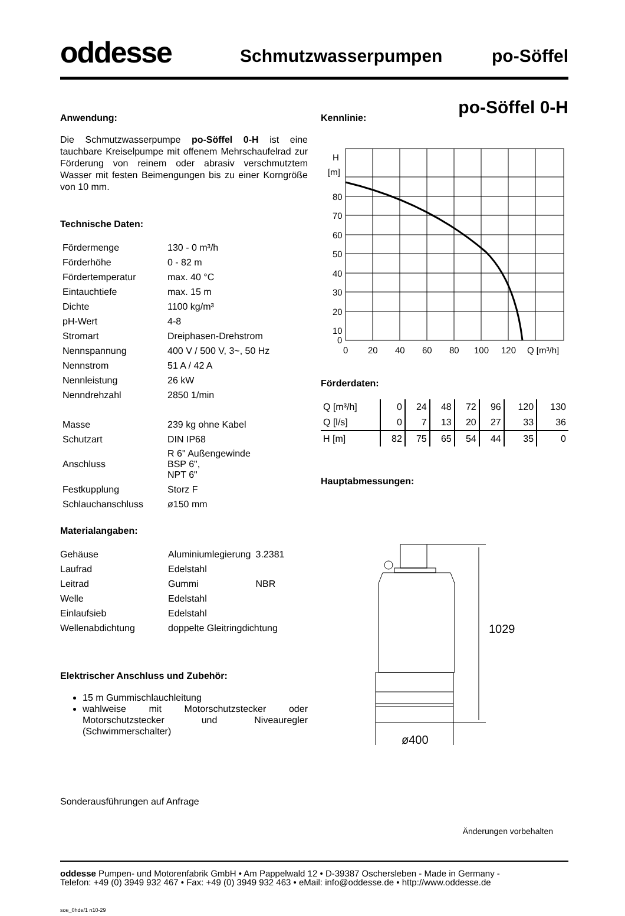oddesse
Schmutzwasserpumpen
po-Söffel
po-Söffel 0-H
Anwendung:
Die Schmutzwasserpumpe po-Söffel 0-H ist eine tauchbare Kreiselpumpe mit offenem Mehrschaufel­rad zur Förderung von reinem oder abrasiv verschmutztem Wasser mit festen Beimengungen bis zu einer Korngröße von 10 mm.
Technische Daten:
| Fördermenge | 130 - 0 m³/h |
| Förderhöhe | 0 - 82 m |
| Fördertemperatur | max. 40 °C |
| Eintauchtiefe | max. 15 m |
| Dichte | 1100 kg/m³ |
| pH-Wert | 4-8 |
| Stromart | Dreiphasen-Drehstrom |
| Nennspannung | 400 V / 500 V, 3~, 50 Hz |
| Nennstrom | 51 A / 42 A |
| Nennleistung | 26 kW |
| Nenndrehzahl | 2850 1/min |
| Masse | 239 kg ohne Kabel |
| Schutzart | DIN IP68 |
| Anschluss | R 6" Außengewinde BSP 6", NPT 6" |
| Festkupplung | Storz F |
| Schlauchanschluss | ø150 mm |
Materialangaben:
| Gehäuse | Aluminiumlegierung | 3.2381 |
| Laufrad | Edelstahl | |
| Leitrad | Gummi | NBR |
| Welle | Edelstahl | |
| Einlaufsieb | Edelstahl | |
| Wellenabdichtung | doppelte Gleitringdichtung | |
Elektrischer Anschluss und Zubehör:
15 m Gummischlauchleitung
wahlweise mit Motorschutzstecker oder Motorschutzstecker und Niveauregler (Schwimmerschalter)
Sonderausführungen auf Anfrage
Kennlinie:
H
[m]
80
70
60
50
40
30
20
10
0
0
20
40
60
80
100
120
Q [m³/h]
Förderdaten:
| Q [m³/h] | 0 | 24 | 48 | 72 | 96 | 120 | 130 |
| Q [l/s] | 0 | 7 | 13 | 20 | 27 | 33 | 36 |
| H [m] | 82 | 75 | 65 | 54 | 44 | 35 | 0 |
Hauptabmessungen:
1029
ø400
Änderungen vorbehalten
oddesse Pumpen- und Motorenfabrik GmbH • Am Pappelwald 12 • D-39387 Oschersleben - Made in Germany -
Telefon: +49 (0) 3949 932 467 • Fax: +49 (0) 3949 932 463 • eMail: info@oddesse.de • http://www.oddesse.de
soe_0hde/1 n10-29